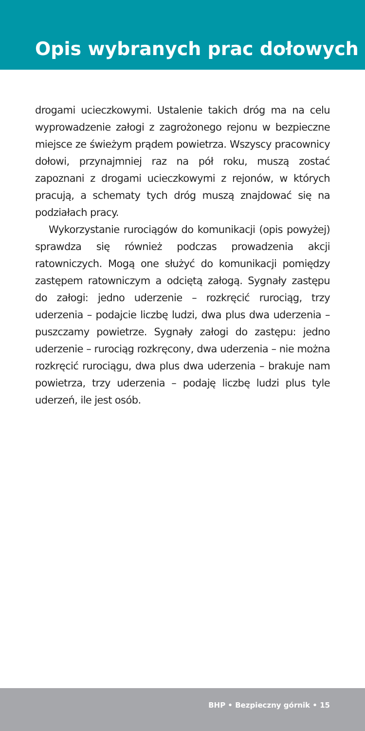Opis wybranych prac dołowych
drogami ucieczkowymi. Ustalenie takich dróg ma na celu wyprowadzenie załogi z zagrożonego rejonu w bezpieczne miejsce ze świeżym prądem powietrza. Wszyscy pracownicy dołowi, przynajmniej raz na pół roku, muszą zostać zapoznani z drogami ucieczkowymi z rejonów, w których pracują, a schematy tych dróg muszą znajdować się na podziałach pracy.
Wykorzystanie rurociągów do komunikacji (opis powyżej) sprawdza się również podczas prowadzenia akcji ratowniczych. Mogą one służyć do komunikacji pomiędzy zastępem ratowniczym a odciętą załogą. Sygnały zastępu do załogi: jedno uderzenie – rozkręcić rurociąg, trzy uderzenia – podajcie liczbę ludzi, dwa plus dwa uderzenia – puszczamy powietrze. Sygnały załogi do zastępu: jedno uderzenie – rurociąg rozkręcony, dwa uderzenia – nie można rozkręcić rurociągu, dwa plus dwa uderzenia – brakuje nam powietrza, trzy uderzenia – podaję liczbę ludzi plus tyle uderzeń, ile jest osób.
BHP • Bezpieczny górnik • 15